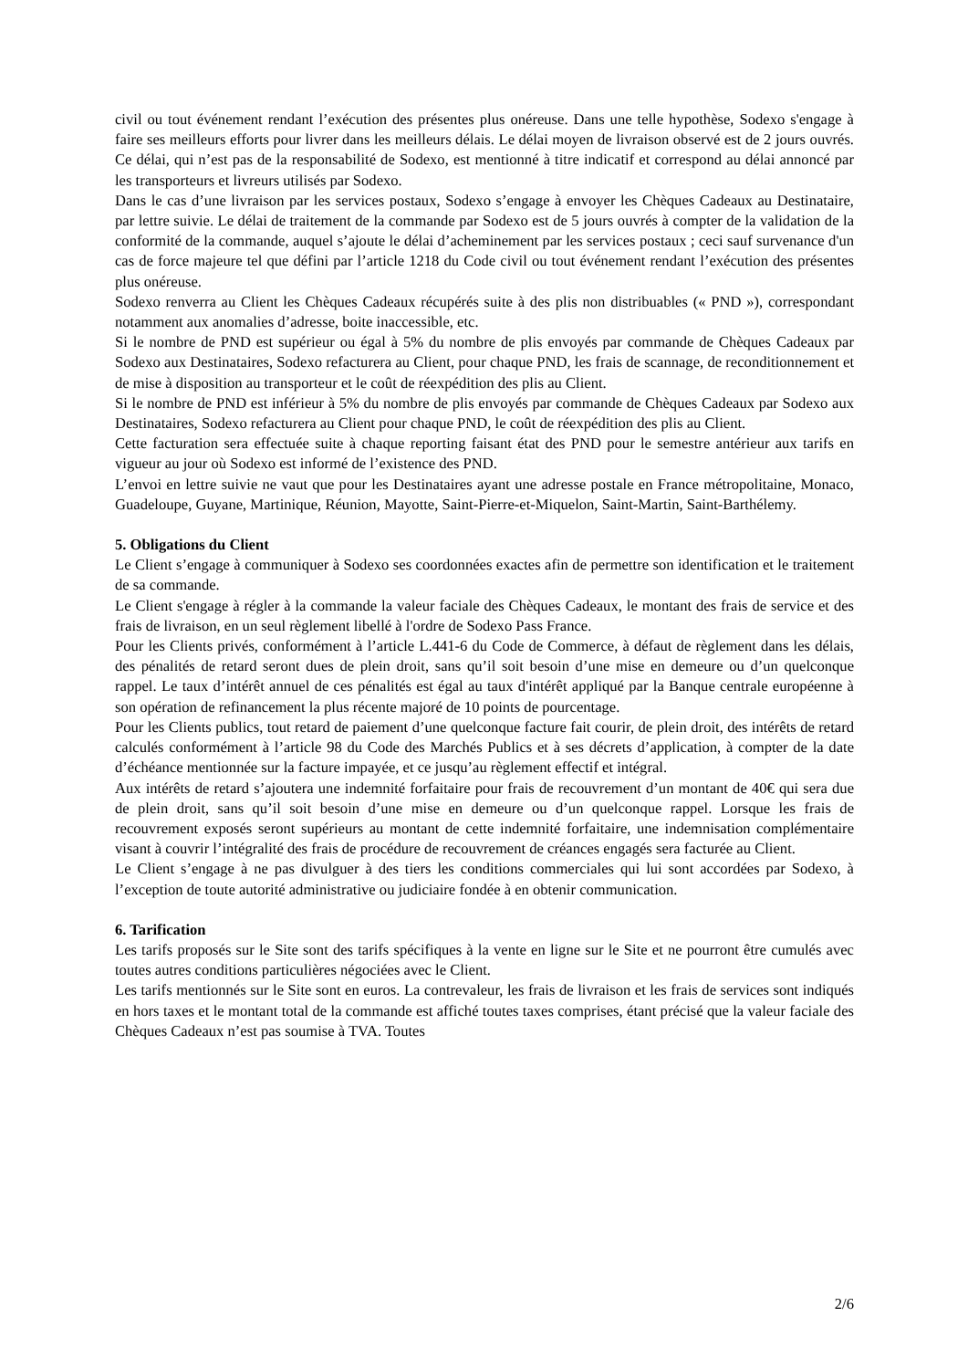civil ou tout événement rendant l’exécution des présentes plus onéreuse. Dans une telle hypothèse, Sodexo s'engage à faire ses meilleurs efforts pour livrer dans les meilleurs délais. Le délai moyen de livraison observé est de 2 jours ouvrés. Ce délai, qui n’est pas de la responsabilité de Sodexo, est mentionné à titre indicatif et correspond au délai annoncé par les transporteurs et livreurs utilisés par Sodexo.
Dans le cas d’une livraison par les services postaux, Sodexo s’engage à envoyer les Chèques Cadeaux au Destinataire, par lettre suivie. Le délai de traitement de la commande par Sodexo est de 5 jours ouvrés à compter de la validation de la conformité de la commande, auquel s’ajoute le délai d’acheminement par les services postaux ; ceci sauf survenance d'un cas de force majeure tel que défini par l’article 1218 du Code civil ou tout événement rendant l’exécution des présentes plus onéreuse.
Sodexo renverra au Client les Chèques Cadeaux récupérés suite à des plis non distribuables (« PND »), correspondant notamment aux anomalies d’adresse, boite inaccessible, etc.
Si le nombre de PND est supérieur ou égal à 5% du nombre de plis envoyés par commande de Chèques Cadeaux par Sodexo aux Destinataires, Sodexo refacturera au Client, pour chaque PND, les frais de scannage, de reconditionnement et de mise à disposition au transporteur et le coût de réexpédition des plis au Client.
Si le nombre de PND est inférieur à 5% du nombre de plis envoyés par commande de Chèques Cadeaux par Sodexo aux Destinataires, Sodexo refacturera au Client pour chaque PND, le coût de réexpédition des plis au Client.
Cette facturation sera effectuée suite à chaque reporting faisant état des PND pour le semestre antérieur aux tarifs en vigueur au jour où Sodexo est informé de l’existence des PND.
L’envoi en lettre suivie ne vaut que pour les Destinataires ayant une adresse postale en France métropolitaine, Monaco, Guadeloupe, Guyane, Martinique, Réunion, Mayotte, Saint-Pierre-et-Miquelon, Saint-Martin, Saint-Barthélemy.
5. Obligations du Client
Le Client s’engage à communiquer à Sodexo ses coordonnées exactes afin de permettre son identification et le traitement de sa commande.
Le Client s'engage à régler à la commande la valeur faciale des Chèques Cadeaux, le montant des frais de service et des frais de livraison, en un seul règlement libellé à l'ordre de Sodexo Pass France.
Pour les Clients privés, conformément à l’article L.441-6 du Code de Commerce, à défaut de règlement dans les délais, des pénalités de retard seront dues de plein droit, sans qu’il soit besoin d’une mise en demeure ou d’un quelconque rappel. Le taux d’intérêt annuel de ces pénalités est égal au taux d'intérêt appliqué par la Banque centrale européenne à son opération de refinancement la plus récente majoré de 10 points de pourcentage.
Pour les Clients publics, tout retard de paiement d’une quelconque facture fait courir, de plein droit, des intérêts de retard calculés conformément à l’article 98 du Code des Marchés Publics et à ses décrets d’application, à compter de la date d’échéance mentionnée sur la facture impayée, et ce jusqu’au règlement effectif et intégral.
Aux intérêts de retard s’ajoutera une indemnité forfaitaire pour frais de recouvrement d’un montant de 40€ qui sera due de plein droit, sans qu’il soit besoin d’une mise en demeure ou d’un quelconque rappel. Lorsque les frais de recouvrement exposés seront supérieurs au montant de cette indemnité forfaitaire, une indemnisation complémentaire visant à couvrir l’intégralité des frais de procédure de recouvrement de créances engagés sera facturée au Client.
Le Client s’engage à ne pas divulguer à des tiers les conditions commerciales qui lui sont accordées par Sodexo, à l’exception de toute autorité administrative ou judiciaire fondée à en obtenir communication.
6. Tarification
Les tarifs proposés sur le Site sont des tarifs spécifiques à la vente en ligne sur le Site et ne pourront être cumulés avec toutes autres conditions particulières négociées avec le Client.
Les tarifs mentionnés sur le Site sont en euros. La contrevaleur, les frais de livraison et les frais de services sont indiqués en hors taxes et le montant total de la commande est affiché toutes taxes comprises, étant précisé que la valeur faciale des Chèques Cadeaux n’est pas soumise à TVA. Toutes
2/6